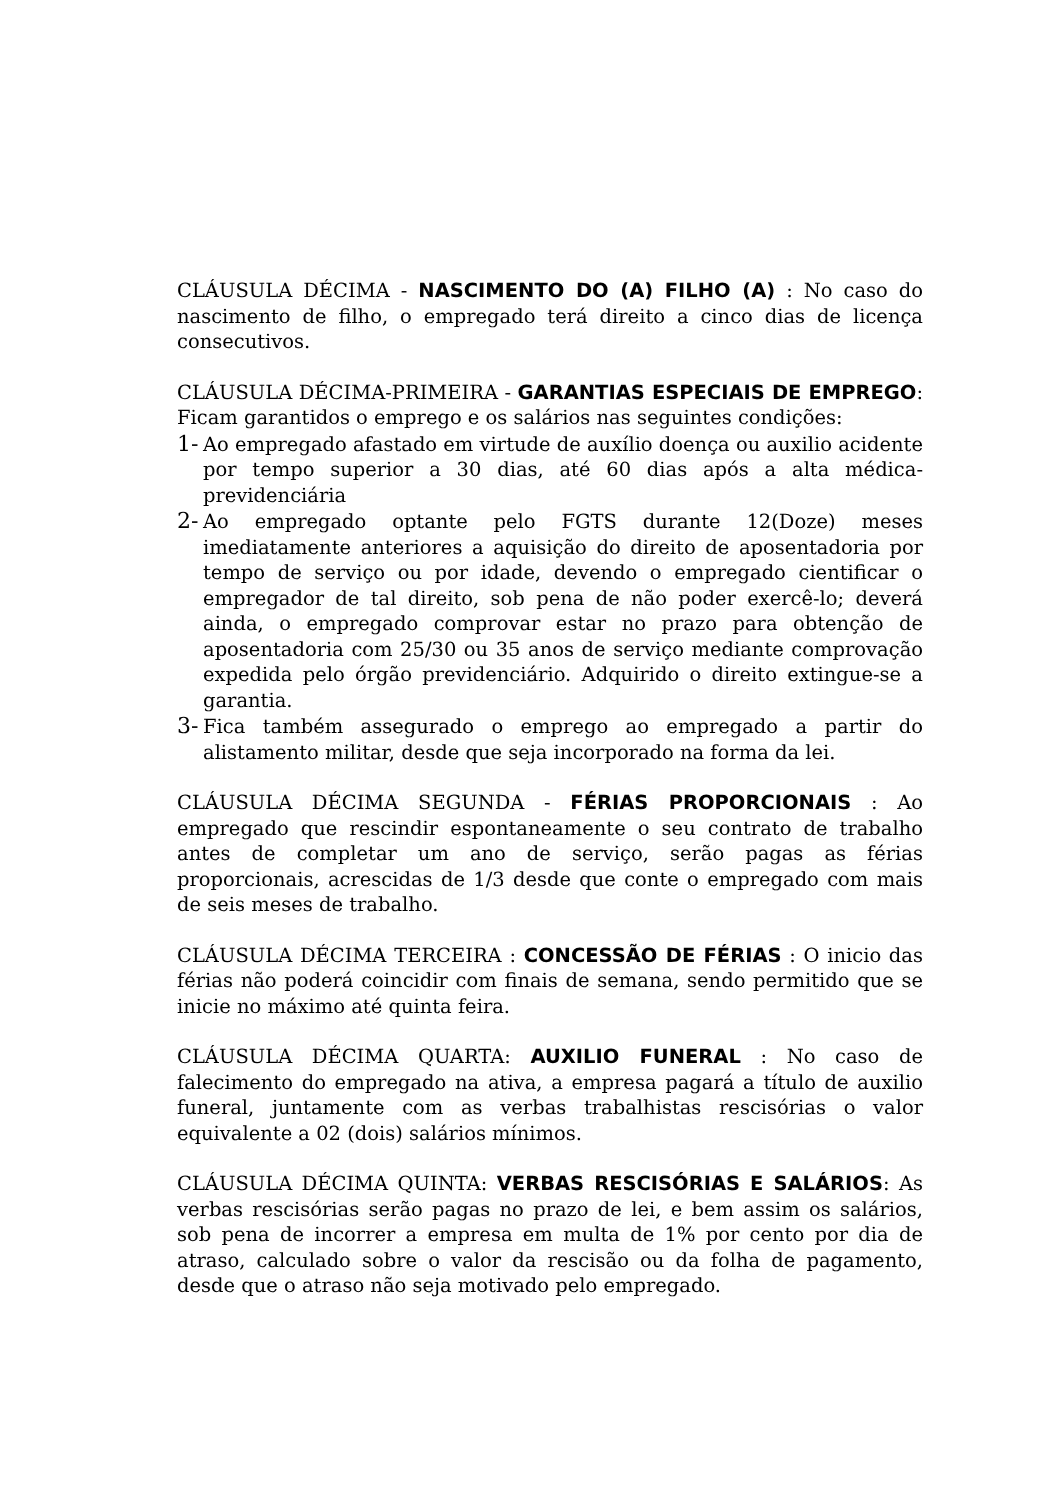CLÁUSULA DÉCIMA - NASCIMENTO DO (A) FILHO (A) : No caso do nascimento de filho, o empregado terá direito a cinco dias de licença consecutivos.
CLÁUSULA DÉCIMA-PRIMEIRA - GARANTIAS ESPECIAIS DE EMPREGO: Ficam garantidos o emprego e os salários nas seguintes condições:
1- Ao empregado afastado em virtude de auxílio doença ou auxilio acidente por tempo superior a 30 dias, até 60 dias após a alta médica-previdenciária
2- Ao empregado optante pelo FGTS durante 12(Doze) meses imediatamente anteriores a aquisição do direito de aposentadoria por tempo de serviço ou por idade, devendo o empregado cientificar o empregador de tal direito, sob pena de não poder exercê-lo; deverá ainda, o empregado comprovar estar no prazo para obtenção de aposentadoria com 25/30 ou 35 anos de serviço mediante comprovação expedida pelo órgão previdenciário. Adquirido o direito extingue-se a garantia.
3- Fica também assegurado o emprego ao empregado a partir do alistamento militar, desde que seja incorporado na forma da lei.
CLÁUSULA DÉCIMA SEGUNDA - FÉRIAS PROPORCIONAIS : Ao empregado que rescindir espontaneamente o seu contrato de trabalho antes de completar um ano de serviço, serão pagas as férias proporcionais, acrescidas de 1/3 desde que conte o empregado com mais de seis meses de trabalho.
CLÁUSULA DÉCIMA TERCEIRA : CONCESSÃO DE FÉRIAS : O inicio das férias não poderá coincidir com finais de semana, sendo permitido que se inicie no máximo até quinta feira.
CLÁUSULA DÉCIMA QUARTA: AUXILIO FUNERAL : No caso de falecimento do empregado na ativa, a empresa pagará a título de auxilio funeral, juntamente com as verbas trabalhistas rescisórias o valor equivalente a 02 (dois) salários mínimos.
CLÁUSULA DÉCIMA QUINTA: VERBAS RESCISÓRIAS E SALÁRIOS: As verbas rescisórias serão pagas no prazo de lei, e bem assim os salários, sob pena de incorrer a empresa em multa de 1% por cento por dia de atraso, calculado sobre o valor da rescisão ou da folha de pagamento, desde que o atraso não seja motivado pelo empregado.